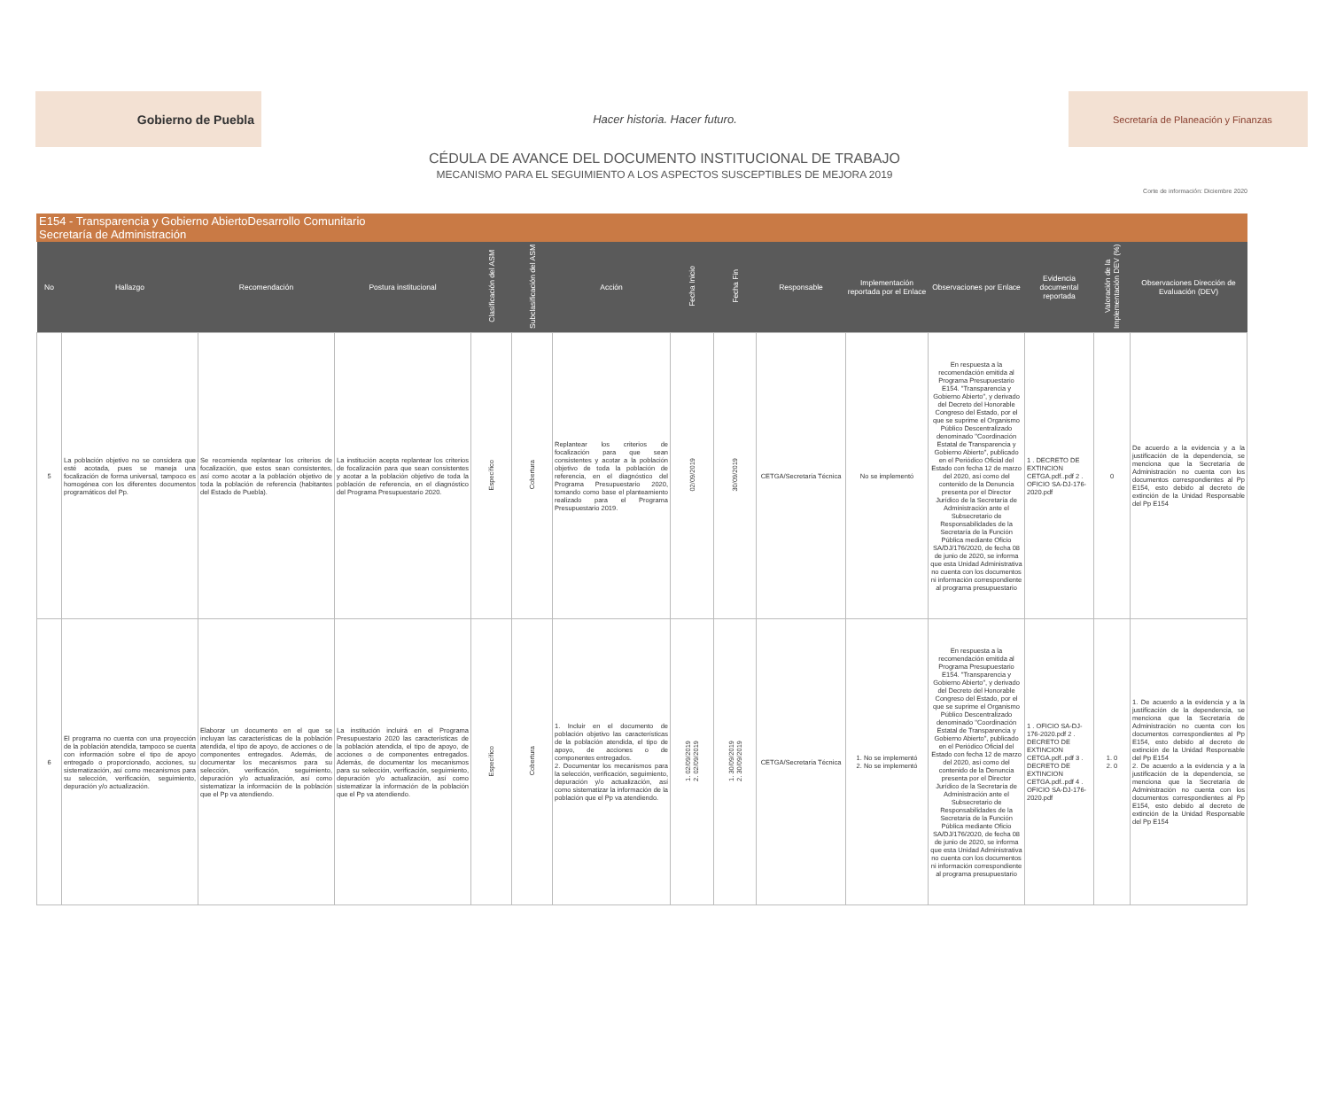Gobierno de Puebla
Hacer historia. Hacer futuro.
Secretaría de Planeación y Finanzas
CÉDULA DE AVANCE DEL DOCUMENTO INSTITUCIONAL DE TRABAJO
MECANISMO PARA EL SEGUIMIENTO A LOS ASPECTOS SUSCEPTIBLES DE MEJORA 2019
Corte de información: Diciembre 2020
E154 - Transparencia y Gobierno AbiertoDesarrollo Comunitario
Secretaría de Administración
| No | Hallazgo | Recomendación | Postura institucional | Clasificación del ASM | Subclasificación del ASM | Acción | Fecha Inicio | Fecha Fin | Responsable | Implementación reportada por el Enlace | Observaciones por Enlace | Evidencia documental reportada | Valoración de la Implementación DEV (%) | Observaciones Dirección de Evaluación (DEV) |
| --- | --- | --- | --- | --- | --- | --- | --- | --- | --- | --- | --- | --- | --- | --- |
| 5 | La población objetivo no se considera que esté acotada, pues se maneja una focalización de forma universal, tampoco es homogénea con los diferentes documentos programáticos del Pp. | Se recomienda replantear los criterios de focalización, que estos sean consistentes, así como acotar a la población objetivo de toda la población de referencia (habitantes del Estado de Puebla). | La institución acepta replantear los criterios de focalización para que sean consistentes y acotar a la población objetivo de toda la población de referencia, en el diagnóstico del Programa Presupuestario 2020. | Específico | Cobertura | Replantear los criterios de focalización para que sean consistentes y acotar a la población objetivo de toda la población de referencia, en el diagnóstico del Programa Presupuestario 2020, tomando como base el planteamiento realizado para el Programa Presupuestario 2019. | 02/09/2019 | 30/09/2019 | CETGA/Secretaría Técnica | No se implementó | En respuesta a la recomendación emitida al Programa Presupuestario E154. "Transparencia y Gobierno Abierto", y derivado del Decreto del Honorable Congreso del Estado, por el que se suprime el Organismo Público Descentralizado denominado "Coordinación Estatal de Transparencia y Gobierno Abierto", publicado en el Periódico Oficial del Estado con fecha 12 de marzo del 2020, así como del contenido de la Denuncia presenta por el Director Jurídico de la Secretaría de Administración ante el Subsecretario de Responsabilidades de la Secretaría de la Función Pública mediante Oficio SA/DJ/176/2020, de fecha 08 de junio de 2020, se informa que esta Unidad Administrativa no cuenta con los documentos ni información correspondiente al programa presupuestario | 1 . DECRETO DE EXTINCION CETGA.pdf..pdf 2 . OFICIO SA-DJ-176-2020.pdf | 0 | De acuerdo a la evidencia y a la justificación de la dependencia, se menciona que la Secretaría de Administración no cuenta con los documentos correspondientes al Pp E154, esto debido al decreto de extinción de la Unidad Responsable del Pp E154 |
| 6 | El programa no cuenta con una proyección de la población atendida, tampoco se cuenta con información sobre el tipo de apoyo entregado o proporcionado, acciones, su sistematización, así como mecanismos para su selección, verificación, seguimiento, depuración y/o actualización. | Elaborar un documento en el que se incluyan las características de la población atendida, el tipo de apoyo, de acciones o de componentes entregados. Además, de documentar los mecanismos para su selección, verificación, seguimiento, depuración y/o actualización, así como sistematizar la información de la población que el Pp va atendiendo. | La institución incluirá en el Programa Presupuestario 2020 las características de la población atendida, el tipo de apoyo, de acciones o de componentes entregados. Además, de documentar los mecanismos para su selección, verificación, seguimiento, depuración y/o actualización, así como sistematizar la información de la población que el Pp va atendiendo. | Específico | Cobertura | 1. Incluir en el documento de población objetivo las características de la población atendida, el tipo de apoyo, de acciones o de componentes entregados. 2. Documentar los mecanismos para la selección, verificación, seguimiento, depuración y/o actualización, así como sistematizar la información de la población que el Pp va atendiendo. | 1. 02/09/2019 2. 02/09/2019 | 1. 30/09/2019 2. 30/09/2019 | CETGA/Secretaría Técnica | 1. No se implementó 2. No se implementó | En respuesta a la recomendación emitida al Programa Presupuestario E154. "Transparencia y Gobierno Abierto", y derivado del Decreto del Honorable Congreso del Estado, por el que se suprime el Organismo Público Descentralizado denominado "Coordinación Estatal de Transparencia y Gobierno Abierto", publicado en el Periódico Oficial del Estado con fecha 12 de marzo del 2020, así como del contenido de la Denuncia presenta por el Director Jurídico de la Secretaría de Administración ante el Subsecretario de Responsabilidades de la Secretaría de la Función Pública mediante Oficio SA/DJ/176/2020, de fecha 08 de junio de 2020, se informa que esta Unidad Administrativa no cuenta con los documentos ni información correspondiente al programa presupuestario | 1 . OFICIO SA-DJ-176-2020.pdf 2 . DECRETO DE EXTINCION CETGA.pdf..pdf 3 . DECRETO DE EXTINCION CETGA.pdf..pdf 4 . OFICIO SA-DJ-176-2020.pdf | 1. 0 2. 0 | 1. De acuerdo a la evidencia y a la justificación de la dependencia, se menciona que la Secretaría de Administración no cuenta con los documentos correspondientes al Pp E154, esto debido al decreto de extinción de la Unidad Responsable del Pp E154 2. De acuerdo a la evidencia y a la justificación de la dependencia, se menciona que la Secretaría de Administración no cuenta con los documentos correspondientes al Pp E154, esto debido al decreto de extinción de la Unidad Responsable del Pp E154 |